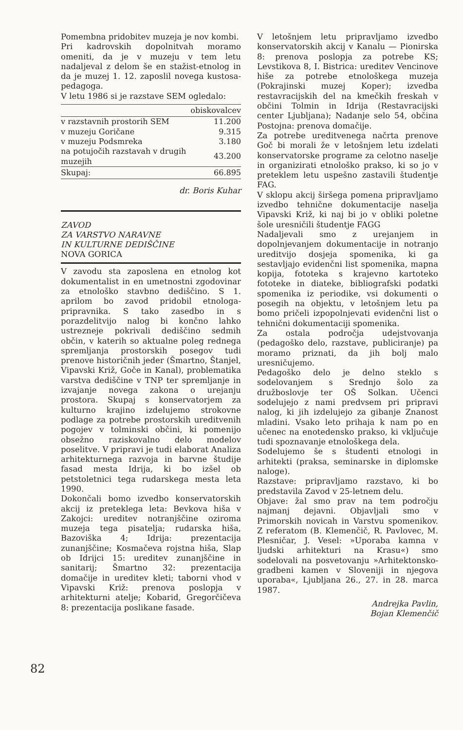Pomembna pridobitev muzeja je nov kombi.
Pri kadrovskih dopolnitvah moramo omeniti, da je v muzeju v tem letu nadaljeval z delom še en stažist-etnolog in da je muzej 1. 12. zaposlil novega kustosa-pedagoga.
V letu 1986 si je razstave SEM ogledalo:
| | obiskovalcev |
| --- | --- |
| v razstavnih prostorih SEM | 11.200 |
| v muzeju Goričane | 9.315 |
| v muzeju Podsmreka | 3.180 |
| na potujočih razstavah v drugih muzejih | 43.200 |
| Skupaj: | 66.895 |
dr. Boris Kuhar
ZAVOD
ZA VARSTVO NARAVNE
IN KULTURNE DEDIŠČINE
NOVA GORICA
V zavodu sta zaposlena en etnolog kot dokumentalist in en umetnostni zgodovinar za etnološko stavbno dediščino. S 1. aprilom bo zavod pridobil etnologa-pripravnika. S tako zasedbo in s porazdelitvijo nalog bi končno lahko ustrezneje pokrivali dediščino sedmih občin, v katerih so aktualne poleg rednega spremljanja prostorskih posegov tudi prenove historičnih jeder (Šmartno, Štanjel, Vipavski Križ, Goče in Kanal), problematika varstva dediščine v TNP ter spremljanje in izvajanje novega zakona o urejanju prostora. Skupaj s konservatorjem za kulturno krajino izdelujemo strokovne podlage za potrebe prostorskih ureditvenih pogojev v tolminski občini, ki pomenijo obsežno raziskovalno delo modelov poselitve. V pripravi je tudi elaborat Analiza arhitekturnega razvoja in barvne študije fasad mesta Idrija, ki bo izšel ob petstoletnici tega rudarskega mesta leta 1990.
Dokončali bomo izvedbo konservatorskih akcij iz preteklega leta: Bevkova hiša v Zakojci: ureditev notranjščine oziroma muzeja tega pisatelja; rudarska hiša, Bazoviška 4; Idrija: prezentacija zunanjščine; Kosmačeva rojstna hiša, Slap ob Idrijci 15: ureditev zunanjščine in sanitarij; Šmartno 32: prezentacija domačije in ureditev kleti; taborni vhod v Vipavski Križ: prenova poslopja v arhitekturni atelje; Kobarid, Gregorčičeva 8: prezentacija poslikane fasade.
V letošnjem letu pripravljamo izvedbo konservatorskih akcij v Kanalu — Pionirska 8: prenova poslopja za potrebe KS; Levstikova 8, I. Bistrica: ureditev Vencinove hiše za potrebe etnološkega muzeja (Pokrajinski muzej Koper); izvedba restavracijskih del na kmečkih freskah v občini Tolmin in Idrija (Restavracijski center Ljubljana); Nadanje selo 54, občina Postojna: prenova domačije.
Za potrebe ureditvenega načrta prenove Goč bi morali že v letošnjem letu izdelati konservatorske programe za celotno naselje in organizirati etnološko prakso, ki so jo v preteklem letu uspešno zastavili študentje FAG.
V sklopu akcij širšega pomena pripravljamo izvedbo tehnične dokumentacije naselja Vipavski Križ, ki naj bi jo v obliki poletne šole uresničili študentje FAGG
Nadaljevali smo z urejanjem in dopolnjevanjem dokumentacije in notranjo ureditvijo dosjeja spomenika, ki ga sestavljajo evidenčni list spomenika, mapna kopija, fototeka s krajevno kartoteko fototeke in diateke, bibliografski podatki spomenika iz periodike, vsi dokumenti o posegih na objektu, v letošnjem letu pa bomo pričeli izpopolnjevati evidenčni list o tehnični dokumentaciji spomenika.
Za ostala področja udejstvovanja (pedagoško delo, razstave, publiciranje) pa moramo priznati, da jih bolj malo uresničujemo.
Pedagoško delo je delno steklo s sodelovanjem s Srednjo šolo za družboslovje ter OŠ Solkan. Učenci sodelujejo z nami predvsem pri pripravi nalog, ki jih izdelujejo za gibanje Znanost mladini. Vsako leto prihaja k nam po en učenec na enotedensko prakso, ki vključuje tudi spoznavanje etnološkega dela.
Sodelujemo še s študenti etnologi in arhitekti (praksa, seminarske in diplomske naloge).
Razstave: pripravljamo razstavo, ki bo predstavila Zavod v 25-letnem delu.
Objave: žal smo prav na tem področju najmanj dejavni. Objavljali smo v Primorskih novicah in Varstvu spomenikov. Z referatom (B. Klemenčič, R. Pavlovec, M. Plesničar, J. Vesel: »Uporaba kamna v ljudski arhitekturi na Krasu«) smo sodelovali na posvetovanju »Arhitektonsko-gradbeni kamen v Sloveniji in njegova uporaba«, Ljubljana 26., 27. in 28. marca 1987.
Andrejka Pavlin,
Bojan Klemenčič
82